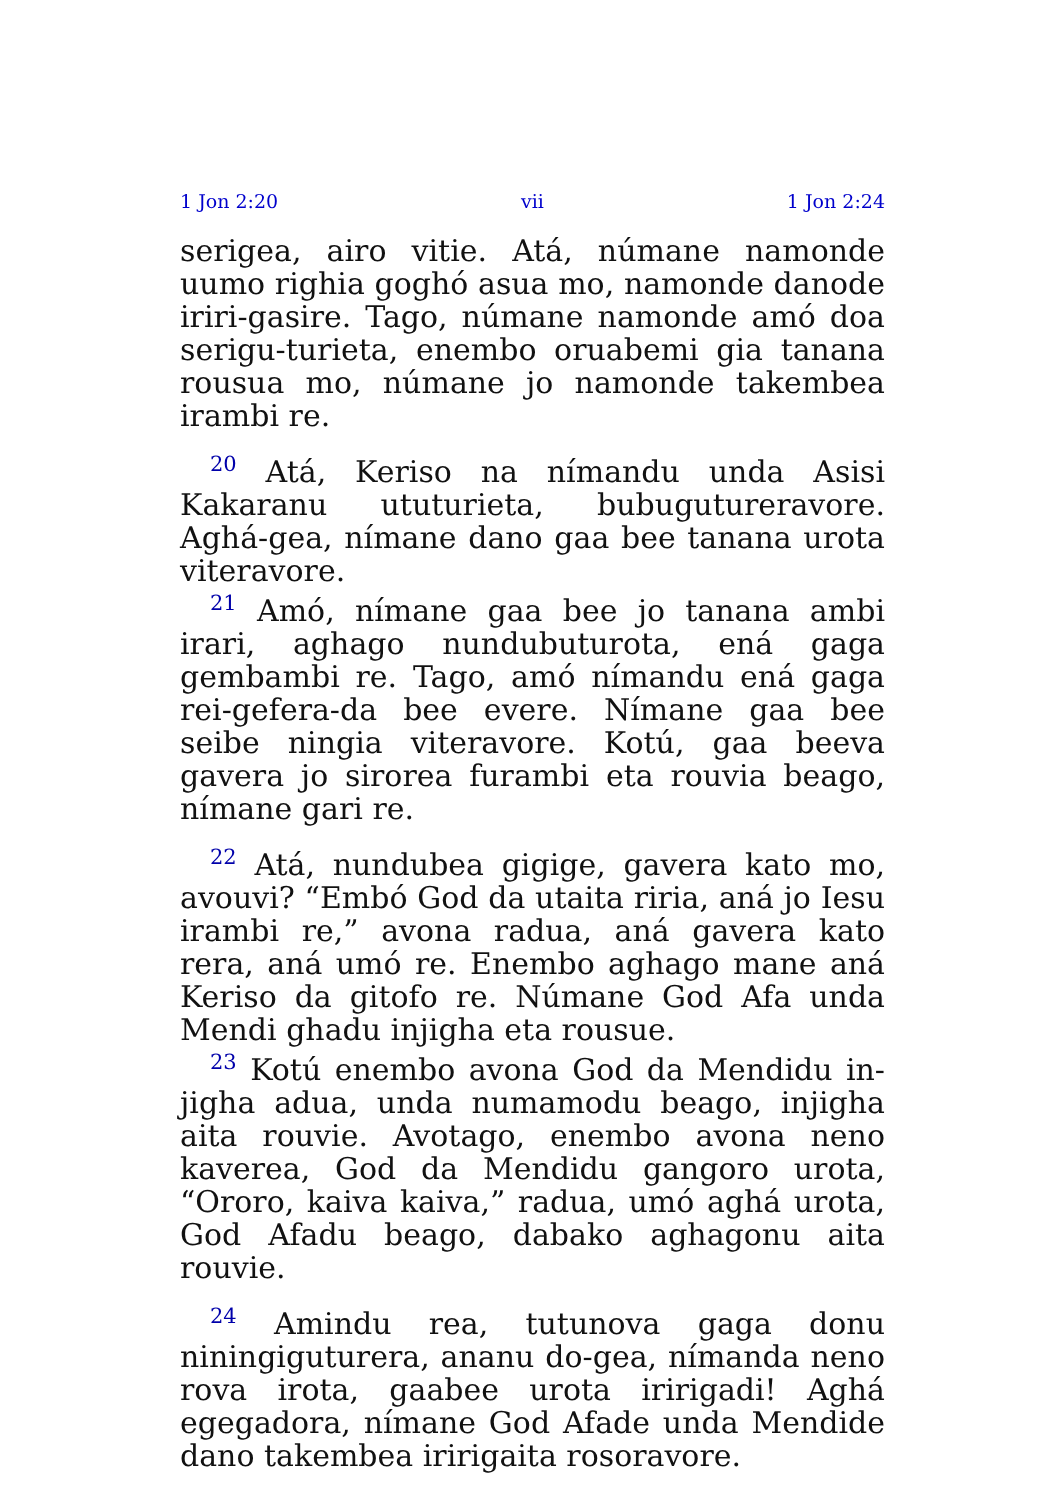1 Jon 2:20 vii 1 Jon 2:24
serigea, airo vitie. Atá, númane namonde uumo righia goghó asua mo, namonde danode iriri-gasire. Tago, númane namonde amó doa serigu-turieta, enembo oruabemi gia tanana rousua mo, númane jo namonde takembea irambi re.
<sup>20</sup> Atá, Keriso na nímandu unda Asisi Kakaranu ututurieta, bubuguturer­avore. Aghá-gea, nímane dano gaa bee tanana urota viteravore.
<sup>21</sup> Amó, nímane gaa bee jo tanana ambi irari, aghago nundubuturota, ená gaga gembambi re. Tago, amó nímandu ená gaga rei-gefera-da bee evere. Nímane gaa bee seibe ningia viteravore. Kotú, gaa beeva gavera jo sirorea furambi eta rouvia beago, nímane gari re.
<sup>22</sup> Atá, nundubea gigige, gavera kato mo, avouvi? “Embó God da utaita riria, aná jo Iesu irambi re,” avona radua, aná gavera kato rera, aná umó re. Enembo aghago mane aná Keriso da gitofo re. Númane God Afa unda Mendi ghadu injigha eta rousue.
<sup>23</sup> Kotú enembo avona God da Mendidu in-jigha adua, unda numamodu beago, injigha aita rouvie. Avotago, enembo avona neno kaverea, God da Mendidu gangoro urota, “Ororo, kaiva kaiva,” radua, umó aghá urota, God Afadu beago, dabako aghagonu aita rouvie.
<sup>24</sup> Amindu rea, tutunova gaga donu niningiguturera, ananu do-gea, nímanda neno rova irota, gaabee urota iririgadi! Aghá egegadora, nímane God Afade unda Mendide dano takembea iririgaita rosoravore.